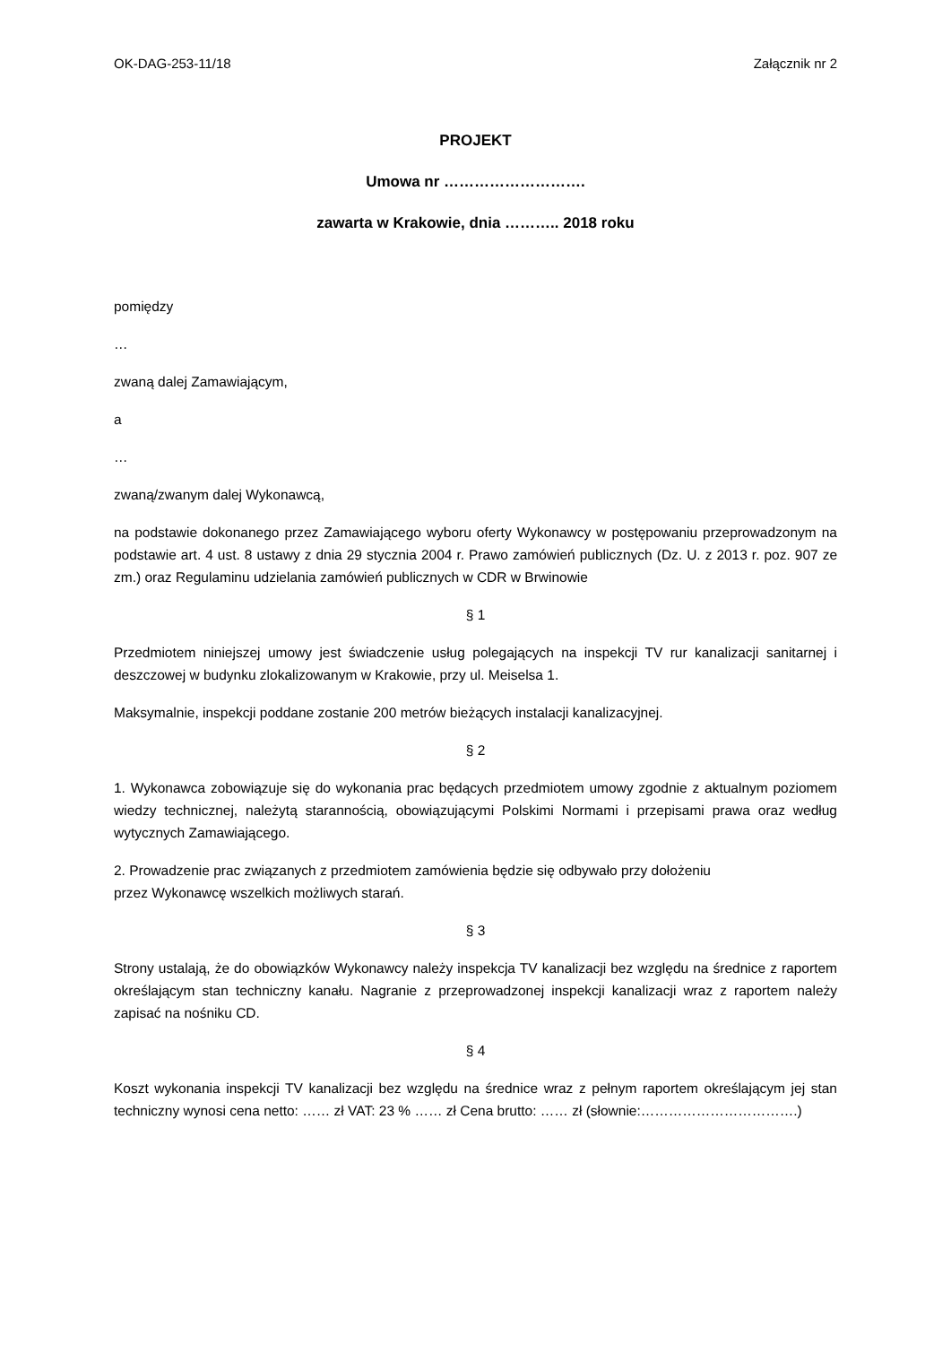OK-DAG-253-11/18 Załącznik nr 2
PROJEKT
Umowa nr ……………………….
zawarta w Krakowie, dnia ……….. 2018 roku
pomiędzy
…
zwaną dalej Zamawiającym,
a
…
zwaną/zwanym dalej Wykonawcą,
na podstawie dokonanego przez Zamawiającego wyboru oferty Wykonawcy w postępowaniu przeprowadzonym na podstawie art. 4 ust. 8 ustawy z dnia 29 stycznia 2004 r. Prawo zamówień publicznych (Dz. U. z 2013 r. poz. 907 ze zm.) oraz Regulaminu udzielania zamówień publicznych w CDR w Brwinowie
§ 1
Przedmiotem niniejszej umowy jest świadczenie usług polegających na inspekcji TV rur kanalizacji sanitarnej i deszczowej w budynku zlokalizowanym w Krakowie, przy ul. Meiselsa 1.
Maksymalnie, inspekcji poddane zostanie 200 metrów bieżących instalacji kanalizacyjnej.
§ 2
1. Wykonawca zobowiązuje się do wykonania prac będących przedmiotem umowy zgodnie z aktualnym poziomem wiedzy technicznej, należytą starannością, obowiązującymi Polskimi Normami i przepisami prawa oraz według wytycznych Zamawiającego.
2. Prowadzenie prac związanych z przedmiotem zamówienia będzie się odbywało przy dołożeniu
przez Wykonawcę wszelkich możliwych starań.
§ 3
Strony ustalają, że do obowiązków Wykonawcy należy inspekcja TV kanalizacji bez względu na średnice z raportem określającym stan techniczny kanału. Nagranie z przeprowadzonej inspekcji kanalizacji wraz z raportem należy zapisać na nośniku CD.
§ 4
Koszt wykonania inspekcji TV kanalizacji bez względu na średnice wraz z pełnym raportem określającym jej stan techniczny wynosi cena netto: …… zł VAT: 23 % …… zł Cena brutto: …… zł (słownie:…………………………….)